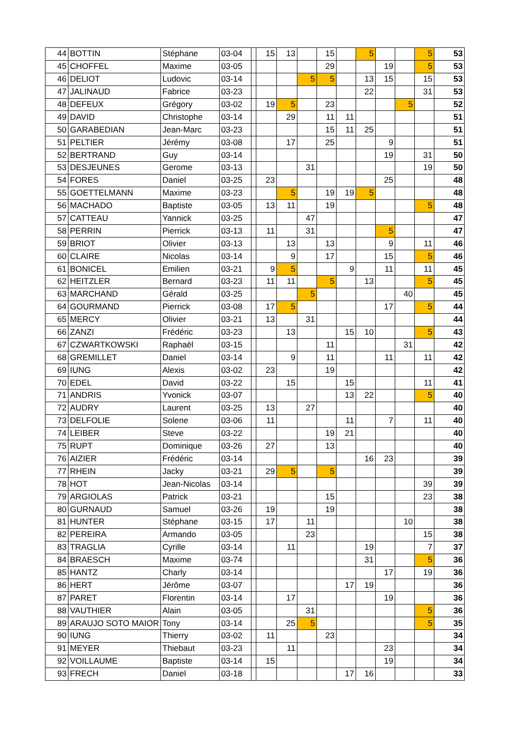| 44 | BOTTIN | Stéphane | 03-04 | | 15 | 13 | | 15 | | 5 | | | 5 | 53 |
| 45 | CHOFFEL | Maxime | 03-05 | | | | | 29 | | | 19 | | 5 | 53 |
| 46 | DELIOT | Ludovic | 03-14 | | | | 5 | 5 | | 13 | 15 | | 15 | 53 |
| 47 | JALINAUD | Fabrice | 03-23 | | | | | | | 22 | | | 31 | 53 |
| 48 | DEFEUX | Grégory | 03-02 | | 19 | 5 | | 23 | | | | 5 | | 52 |
| 49 | DAVID | Christophe | 03-14 | | | 29 | | 11 | 11 | | | | | 51 |
| 50 | GARABEDIAN | Jean-Marc | 03-23 | | | | | 15 | 11 | 25 | | | | 51 |
| 51 | PELTIER | Jérémy | 03-08 | | | 17 | | 25 | | | 9 | | | 51 |
| 52 | BERTRAND | Guy | 03-14 | | | | | | | | 19 | | 31 | 50 |
| 53 | DESJEUNES | Gerome | 03-13 | | | | 31 | | | | | | 19 | 50 |
| 54 | FORES | Daniel | 03-25 | | 23 | | | | | | 25 | | | 48 |
| 55 | GOETTELMANN | Maxime | 03-23 | | | 5 | | 19 | 19 | 5 | | | | 48 |
| 56 | MACHADO | Baptiste | 03-05 | | 13 | 11 | | 19 | | | | | 5 | 48 |
| 57 | CATTEAU | Yannick | 03-25 | | | | 47 | | | | | | | 47 |
| 58 | PERRIN | Pierrick | 03-13 | | 11 | | 31 | | | | 5 | | | 47 |
| 59 | BRIOT | Olivier | 03-13 | | | 13 | | 13 | | | 9 | | 11 | 46 |
| 60 | CLAIRE | Nicolas | 03-14 | | | 9 | | 17 | | | 15 | | 5 | 46 |
| 61 | BONICEL | Emilien | 03-21 | | 9 | 5 | | | 9 | | 11 | | 11 | 45 |
| 62 | HEITZLER | Bernard | 03-23 | | 11 | 11 | | 5 | | 13 | | | 5 | 45 |
| 63 | MARCHAND | Gérald | 03-25 | | | | 5 | | | | | 40 | | 45 |
| 64 | GOURMAND | Pierrick | 03-08 | | 17 | 5 | | | | | 17 | | 5 | 44 |
| 65 | MERCY | Olivier | 03-21 | | 13 | | 31 | | | | | | | 44 |
| 66 | ZANZI | Frédéric | 03-23 | | | 13 | | | 15 | 10 | | | 5 | 43 |
| 67 | CZWARTKOWSKI | Raphaël | 03-15 | | | | | 11 | | | | 31 | | 42 |
| 68 | GREMILLET | Daniel | 03-14 | | | 9 | | 11 | | | 11 | | 11 | 42 |
| 69 | IUNG | Alexis | 03-02 | | 23 | | | 19 | | | | | | 42 |
| 70 | EDEL | David | 03-22 | | | 15 | | | 15 | | | | 11 | 41 |
| 71 | ANDRIS | Yvonick | 03-07 | | | | | | 13 | 22 | | | 5 | 40 |
| 72 | AUDRY | Laurent | 03-25 | | 13 | | 27 | | | | | | | 40 |
| 73 | DELFOLIE | Solene | 03-06 | | 11 | | | | 11 | | 7 | | 11 | 40 |
| 74 | LEIBER | Steve | 03-22 | | | | | 19 | 21 | | | | | 40 |
| 75 | RUPT | Dominique | 03-26 | | 27 | | | 13 | | | | | | 40 |
| 76 | AIZIER | Frédéric | 03-14 | | | | | | | 16 | 23 | | | 39 |
| 77 | RHEIN | Jacky | 03-21 | | 29 | 5 | | 5 | | | | | | 39 |
| 78 | HOT | Jean-Nicolas | 03-14 | | | | | | | | | | 39 | 39 |
| 79 | ARGIOLAS | Patrick | 03-21 | | | | | 15 | | | | | 23 | 38 |
| 80 | GURNAUD | Samuel | 03-26 | | 19 | | | 19 | | | | | | 38 |
| 81 | HUNTER | Stéphane | 03-15 | | 17 | | 11 | | | | | 10 | | 38 |
| 82 | PEREIRA | Armando | 03-05 | | | | 23 | | | | | | 15 | 38 |
| 83 | TRAGLIA | Cyrille | 03-14 | | | 11 | | | | 19 | | | 7 | 37 |
| 84 | BRAESCH | Maxime | 03-74 | | | | | | | 31 | | | 5 | 36 |
| 85 | HANTZ | Charly | 03-14 | | | | | | | | 17 | | 19 | 36 |
| 86 | HERT | Jérôme | 03-07 | | | | | | 17 | 19 | | | | 36 |
| 87 | PARET | Florentin | 03-14 | | | 17 | | | | | 19 | | | 36 |
| 88 | VAUTHIER | Alain | 03-05 | | | | 31 | | | | | | 5 | 36 |
| 89 | ARAUJO SOTO MAIOR | Tony | 03-14 | | | 25 | 5 | | | | | | 5 | 35 |
| 90 | IUNG | Thierry | 03-02 | | 11 | | | 23 | | | | | | 34 |
| 91 | MEYER | Thiebaut | 03-23 | | | 11 | | | | | 23 | | | 34 |
| 92 | VOILLAUME | Baptiste | 03-14 | | 15 | | | | | | 19 | | | 34 |
| 93 | FRECH | Daniel | 03-18 | | | | | | 17 | 16 | | | | 33 |